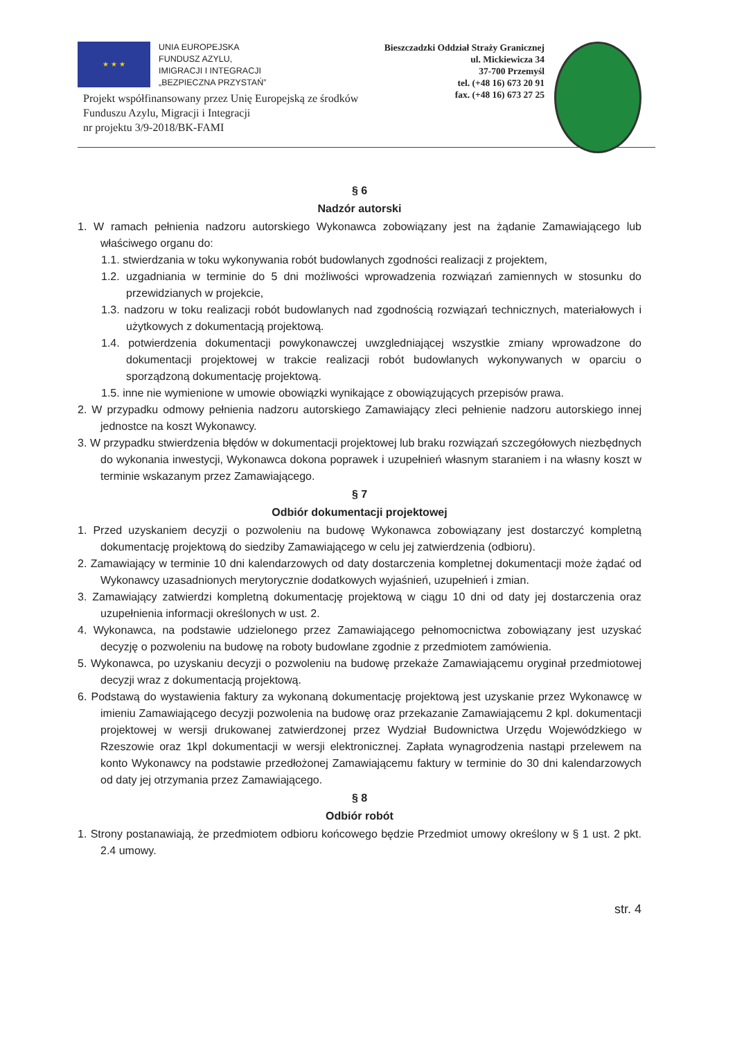★ ★ ★
UNIA EUROPEJSKA
FUNDUSZ AZYLU,
IMIGRACJI I INTEGRACJI
„BEZPIECZNA PRZYSTAŃ”
Bieszczadzki Oddział Straży Granicznej
ul. Mickiewicza 34
37-700 Przemyśl
tel. (+48 16) 673 20 91
fax. (+48 16) 673 27 25
Projekt współfinansowany przez Unię Europejską ze środków
Funduszu Azylu, Migracji i Integracji
nr projektu 3/9-2018/BK-FAMI
§ 6
Nadzór autorski
1. W ramach pełnienia nadzoru autorskiego Wykonawca zobowiązany jest na żądanie Zamawiającego lub właściwego organu do:
1.1. stwierdzania w toku wykonywania robót budowlanych zgodności realizacji z projektem,
1.2. uzgadniania w terminie do 5 dni możliwości wprowadzenia rozwiązań zamiennych w stosunku do przewidzianych w projekcie,
1.3. nadzoru w toku realizacji robót budowlanych nad zgodnością rozwiązań technicznych, materiałowych i użytkowych z dokumentacją projektową.
1.4. potwierdzenia dokumentacji powykonawczej uwzgledniającej wszystkie zmiany wprowadzone do dokumentacji projektowej w trakcie realizacji robót budowlanych wykonywanych w oparciu o sporządzoną dokumentację projektową.
1.5. inne nie wymienione w umowie obowiązki wynikające z obowiązujących przepisów prawa.
2. W przypadku odmowy pełnienia nadzoru autorskiego Zamawiający zleci pełnienie nadzoru autorskiego innej jednostce na koszt Wykonawcy.
3. W przypadku stwierdzenia błędów w dokumentacji projektowej lub braku rozwiązań szczegółowych niezbędnych do wykonania inwestycji, Wykonawca dokona poprawek i uzupełnień własnym staraniem i na własny koszt w terminie wskazanym przez Zamawiającego.
§ 7
Odbiór dokumentacji projektowej
1. Przed uzyskaniem decyzji o pozwoleniu na budowę Wykonawca zobowiązany jest dostarczyć kompletną dokumentację projektową do siedziby Zamawiającego w celu jej zatwierdzenia (odbioru).
2. Zamawiający w terminie 10 dni kalendarzowych od daty dostarczenia kompletnej dokumentacji może żądać od Wykonawcy uzasadnionych merytorycznie dodatkowych wyjaśnień, uzupełnień i zmian.
3. Zamawiający zatwierdzi kompletną dokumentację projektową w ciągu 10 dni od daty jej dostarczenia oraz uzupełnienia informacji określonych w ust. 2.
4. Wykonawca, na podstawie udzielonego przez Zamawiającego pełnomocnictwa zobowiązany jest uzyskać decyzję o pozwoleniu na budowę na roboty budowlane zgodnie z przedmiotem zamówienia.
5. Wykonawca, po uzyskaniu decyzji o pozwoleniu na budowę przekaże Zamawiającemu oryginał przedmiotowej decyzji wraz z dokumentacją projektową.
6. Podstawą do wystawienia faktury za wykonaną dokumentację projektową jest uzyskanie przez Wykonawcę w imieniu Zamawiającego decyzji pozwolenia na budowę oraz przekazanie Zamawiającemu 2 kpl. dokumentacji projektowej w wersji drukowanej zatwierdzonej przez Wydział Budownictwa Urzędu Wojewódzkiego w Rzeszowie oraz 1kpl dokumentacji w wersji elektronicznej. Zapłata wynagrodzenia nastąpi przelewem na konto Wykonawcy na podstawie przedłożonej Zamawiającemu faktury w terminie do 30 dni kalendarzowych od daty jej otrzymania przez Zamawiającego.
§ 8
Odbiór robót
1. Strony postanawiają, że przedmiotem odbioru końcowego będzie Przedmiot umowy określony w § 1 ust. 2 pkt. 2.4 umowy.
str. 4